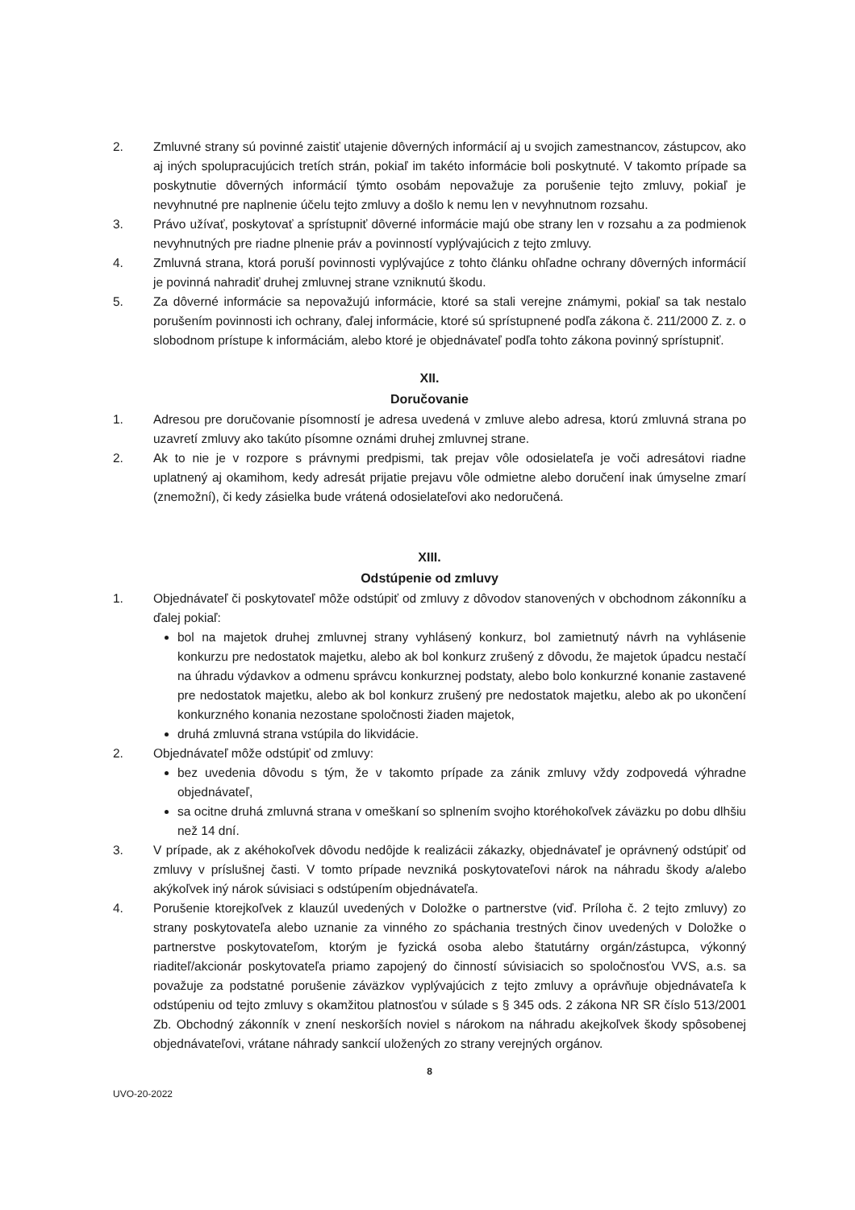2. Zmluvné strany sú povinné zaistiť utajenie dôverných informácií aj u svojich zamestnancov, zástupcov, ako aj iných spolupracujúcich tretích strán, pokiaľ im takéto informácie boli poskytnuté. V takomto prípade sa poskytnutie dôverných informácií týmto osobám nepovažuje za porušenie tejto zmluvy, pokiaľ je nevyhnutné pre naplnenie účelu tejto zmluvy a došlo k nemu len v nevyhnutnom rozsahu.
3. Právo užívať, poskytovať a sprístupniť dôverné informácie majú obe strany len v rozsahu a za podmienok nevyhnutných pre riadne plnenie práv a povinností vyplývajúcich z tejto zmluvy.
4. Zmluvná strana, ktorá poruší povinnosti vyplývajúce z tohto článku ohľadne ochrany dôverných informácií je povinná nahradiť druhej zmluvnej strane vzniknutú škodu.
5. Za dôverné informácie sa nepovažujú informácie, ktoré sa stali verejne známymi, pokiaľ sa tak nestalo porušením povinnosti ich ochrany, ďalej informácie, ktoré sú sprístupnené podľa zákona č. 211/2000 Z. z. o slobodnom prístupe k informáciám, alebo ktoré je objednávateľ podľa tohto zákona povinný sprístupniť.
XII.
Doručovanie
1. Adresou pre doručovanie písomností je adresa uvedená v zmluve alebo adresa, ktorú zmluvná strana po uzavretí zmluvy ako takúto písomne oznámi druhej zmluvnej strane.
2. Ak to nie je v rozpore s právnymi predpismi, tak prejav vôle odosielateľa je voči adresátovi riadne uplatnený aj okamihom, kedy adresát prijatie prejavu vôle odmietne alebo doručení inak úmyselne zmarí (znemožní), či kedy zásielka bude vrátená odosielateľovi ako nedoručená.
XIII.
Odstúpenie od zmluvy
1. Objednávateľ či poskytovateľ môže odstúpiť od zmluvy z dôvodov stanovených v obchodnom zákonníku a ďalej pokiaľ:
bol na majetok druhej zmluvnej strany vyhlásený konkurz, bol zamietnutý návrh na vyhlásenie konkurzu pre nedostatok majetku, alebo ak bol konkurz zrušený z dôvodu, že majetok úpadcu nestačí na úhradu výdavkov a odmenu správcu konkurznej podstaty, alebo bolo konkurzné konanie zastavené pre nedostatok majetku, alebo ak bol konkurz zrušený pre nedostatok majetku, alebo ak po ukončení konkurzného konania nezostane spoločnosti žiaden majetok,
druhá zmluvná strana vstúpila do likvidácie.
2. Objednávateľ môže odstúpiť od zmluvy:
bez uvedenia dôvodu s tým, že v takomto prípade za zánik zmluvy vždy zodpovedá výhradne objednávateľ,
sa ocitne druhá zmluvná strana v omeškaní so splnením svojho ktoréhokoľvek záväzku po dobu dlhšiu než 14 dní.
3. V prípade, ak z akéhokoľvek dôvodu nedôjde k realizácii zákazky, objednávateľ je oprávnený odstúpiť od zmluvy v príslušnej časti. V tomto prípade nevzniká poskytovateľovi nárok na náhradu škody a/alebo akýkoľvek iný nárok súvisiaci s odstúpením objednávateľa.
4. Porušenie ktorejkoľvek z klauzúl uvedených v Doložke o partnerstve (viď. Príloha č. 2 tejto zmluvy) zo strany poskytovateľa alebo uznanie za vinného zo spáchania trestných činov uvedených v Doložke o partnerstve poskytovateľom, ktorým je fyzická osoba alebo štatutárny orgán/zástupca, výkonný riaditeľ/akcionár poskytovateľa priamo zapojený do činností súvisiacich so spoločnosťou VVS, a.s. sa považuje za podstatné porušenie záväzkov vyplývajúcich z tejto zmluvy a oprávňuje objednávateľa k odstúpeniu od tejto zmluvy s okamžitou platnosťou v súlade s § 345 ods. 2 zákona NR SR číslo 513/2001 Zb. Obchodný zákonník v znení neskorších noviel s nárokom na náhradu akejkoľvek škody spôsobenej objednávateľovi, vrátane náhrady sankcií uložených zo strany verejných orgánov.
8
UVO-20-2022